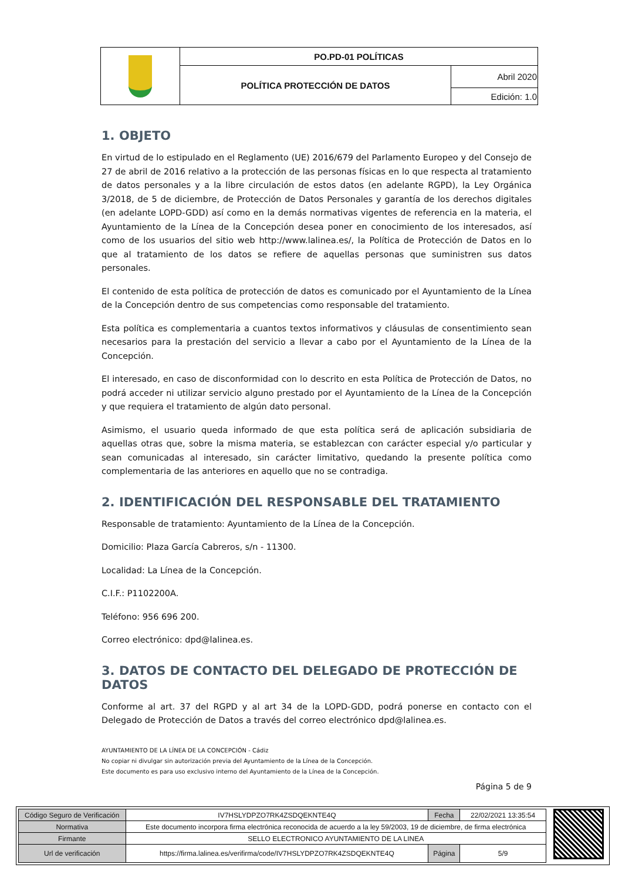| | PO.PD-01 POLÍTICAS | |
| | POLÍTICA PROTECCIÓN DE DATOS | Abril 2020 |
| | | Edición: 1.0 |
1. OBJETO
En virtud de lo estipulado en el Reglamento (UE) 2016/679 del Parlamento Europeo y del Consejo de 27 de abril de 2016 relativo a la protección de las personas físicas en lo que respecta al tratamiento de datos personales y a la libre circulación de estos datos (en adelante RGPD), la Ley Orgánica 3/2018, de 5 de diciembre, de Protección de Datos Personales y garantía de los derechos digitales (en adelante LOPD-GDD) así como en la demás normativas vigentes de referencia en la materia, el Ayuntamiento de la Línea de la Concepción desea poner en conocimiento de los interesados, así como de los usuarios del sitio web http://www.lalinea.es/, la Política de Protección de Datos en lo que al tratamiento de los datos se refiere de aquellas personas que suministren sus datos personales.
El contenido de esta política de protección de datos es comunicado por el Ayuntamiento de la Línea de la Concepción dentro de sus competencias como responsable del tratamiento.
Esta política es complementaria a cuantos textos informativos y cláusulas de consentimiento sean necesarios para la prestación del servicio a llevar a cabo por el Ayuntamiento de la Línea de la Concepción.
El interesado, en caso de disconformidad con lo descrito en esta Política de Protección de Datos, no podrá acceder ni utilizar servicio alguno prestado por el Ayuntamiento de la Línea de la Concepción y que requiera el tratamiento de algún dato personal.
Asimismo, el usuario queda informado de que esta política será de aplicación subsidiaria de aquellas otras que, sobre la misma materia, se establezcan con carácter especial y/o particular y sean comunicadas al interesado, sin carácter limitativo, quedando la presente política como complementaria de las anteriores en aquello que no se contradiga.
2. IDENTIFICACIÓN DEL RESPONSABLE DEL TRATAMIENTO
Responsable de tratamiento: Ayuntamiento de la Línea de la Concepción.
Domicilio: Plaza García Cabreros, s/n - 11300.
Localidad: La Línea de la Concepción.
C.I.F.: P1102200A.
Teléfono: 956 696 200.
Correo electrónico: dpd@lalinea.es.
3. DATOS DE CONTACTO DEL DELEGADO DE PROTECCIÓN DE DATOS
Conforme al art. 37 del RGPD y al art 34 de la LOPD-GDD, podrá ponerse en contacto con el Delegado de Protección de Datos a través del correo electrónico dpd@lalinea.es.
AYUNTAMIENTO DE LA LÍNEA DE LA CONCEPCIÓN - Cádiz
No copiar ni divulgar sin autorización previa del Ayuntamiento de la Línea de la Concepción.
Este documento es para uso exclusivo interno del Ayuntamiento de la Línea de la Concepción.
Página 5 de 9
| Código Seguro de Verificación | IV7HSLYDPZO7RK4ZSDQEKNTE4Q | Fecha | 22/02/2021 13:35:54 |
| Normativa | Este documento incorpora firma electrónica reconocida de acuerdo a la ley 59/2003, 19 de diciembre, de firma electrónica | | |
| Firmante | SELLO ELECTRONICO AYUNTAMIENTO DE LA LINEA | | |
| Url de verificación | https://firma.lalinea.es/verifirma/code/IV7HSLYDPZO7RK4ZSDQEKNTE4Q | Página | 5/9 |